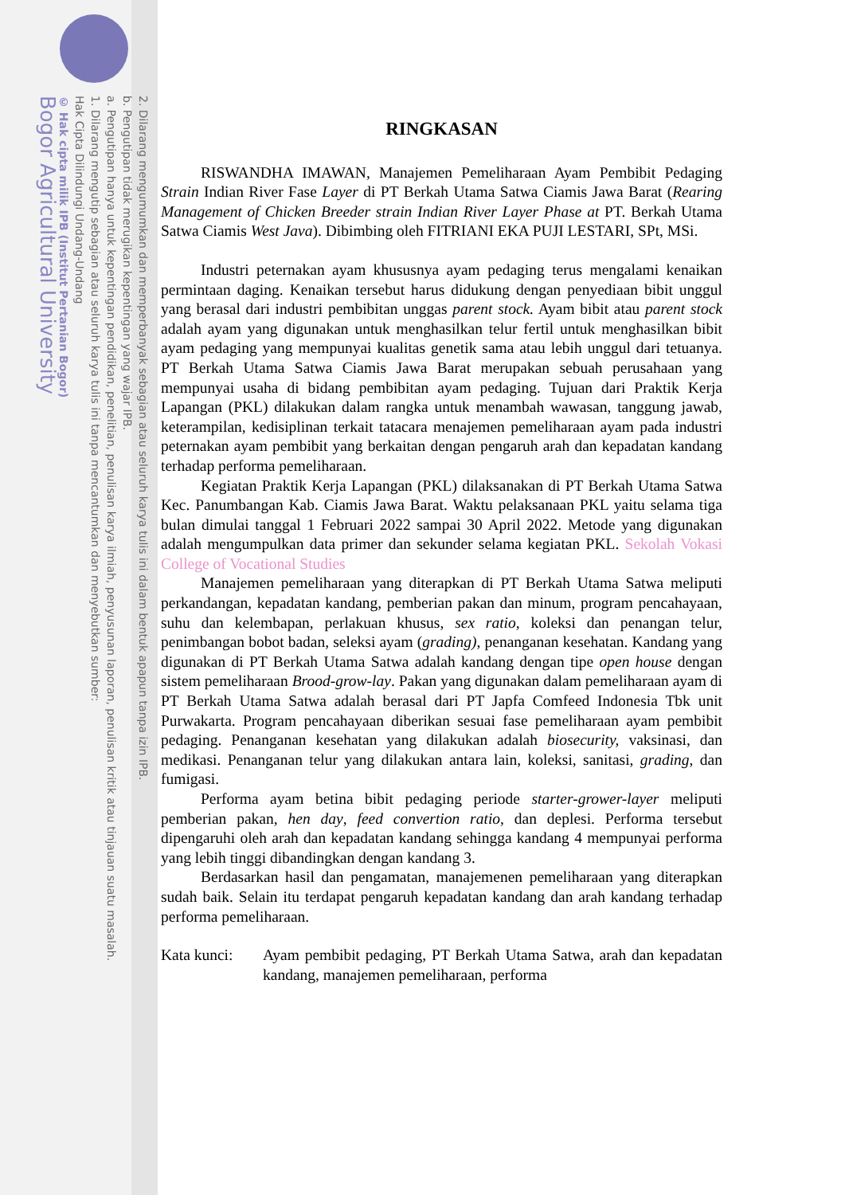2. Dilarang mengumumkan dan memperbanyak sebagian atau seluruh karya tulis ini dalam bentuk apapun tanpa izin IPB.
b. Pengutipan tidak merugikan kepentingan yang wajar IPB.
a. Pengutipan hanya untuk kepentingan pendidikan, penelitian, penulisan karya ilmiah, penyusunan laporan, penulisan kritik atau tinjauan suatu masalah.
1. Dilarang mengutip sebagian atau seluruh karya tulis ini tanpa mencantumkan dan menyebutkan sumber:
Hak Cipta Dilindungi Undang-Undang
© Hak cipta milik IPB (Institut Pertanian Bogor)
Bogor Agricultural University
RINGKASAN
RISWANDHA IMAWAN, Manajemen Pemeliharaan Ayam Pembibit Pedaging Strain Indian River Fase Layer di PT Berkah Utama Satwa Ciamis Jawa Barat (Rearing Management of Chicken Breeder strain Indian River Layer Phase at PT. Berkah Utama Satwa Ciamis West Java). Dibimbing oleh FITRIANI EKA PUJI LESTARI, SPt, MSi.
Industri peternakan ayam khususnya ayam pedaging terus mengalami kenaikan permintaan daging. Kenaikan tersebut harus didukung dengan penyediaan bibit unggul yang berasal dari industri pembibitan unggas parent stock. Ayam bibit atau parent stock adalah ayam yang digunakan untuk menghasilkan telur fertil untuk menghasilkan bibit ayam pedaging yang mempunyai kualitas genetik sama atau lebih unggul dari tetuanya. PT Berkah Utama Satwa Ciamis Jawa Barat merupakan sebuah perusahaan yang mempunyai usaha di bidang pembibitan ayam pedaging. Tujuan dari Praktik Kerja Lapangan (PKL) dilakukan dalam rangka untuk menambah wawasan, tanggung jawab, keterampilan, kedisiplinan terkait tatacara menajemen pemeliharaan ayam pada industri peternakan ayam pembibit yang berkaitan dengan pengaruh arah dan kepadatan kandang terhadap performa pemeliharaan.
Kegiatan Praktik Kerja Lapangan (PKL) dilaksanakan di PT Berkah Utama Satwa Kec. Panumbangan Kab. Ciamis Jawa Barat. Waktu pelaksanaan PKL yaitu selama tiga bulan dimulai tanggal 1 Februari 2022 sampai 30 April 2022. Metode yang digunakan adalah mengumpulkan data primer dan sekunder selama kegiatan PKL. Sekolah Vokasi College of Vocational Studies
Manajemen pemeliharaan yang diterapkan di PT Berkah Utama Satwa meliputi perkandangan, kepadatan kandang, pemberian pakan dan minum, program pencahayaan, suhu dan kelembapan, perlakuan khusus, sex ratio, koleksi dan penangan telur, penimbangan bobot badan, seleksi ayam (grading), penanganan kesehatan. Kandang yang digunakan di PT Berkah Utama Satwa adalah kandang dengan tipe open house dengan sistem pemeliharaan Brood-grow-lay. Pakan yang digunakan dalam pemeliharaan ayam di PT Berkah Utama Satwa adalah berasal dari PT Japfa Comfeed Indonesia Tbk unit Purwakarta. Program pencahayaan diberikan sesuai fase pemeliharaan ayam pembibit pedaging. Penanganan kesehatan yang dilakukan adalah biosecurity, vaksinasi, dan medikasi. Penanganan telur yang dilakukan antara lain, koleksi, sanitasi, grading, dan fumigasi.
Performa ayam betina bibit pedaging periode starter-grower-layer meliputi pemberian pakan, hen day, feed convertion ratio, dan deplesi. Performa tersebut dipengaruhi oleh arah dan kepadatan kandang sehingga kandang 4 mempunyai performa yang lebih tinggi dibandingkan dengan kandang 3.
Berdasarkan hasil dan pengamatan, manajemenen pemeliharaan yang diterapkan sudah baik. Selain itu terdapat pengaruh kepadatan kandang dan arah kandang terhadap performa pemeliharaan.
Kata kunci:
Ayam pembibit pedaging, PT Berkah Utama Satwa, arah dan kepadatan kandang, manajemen pemeliharaan, performa